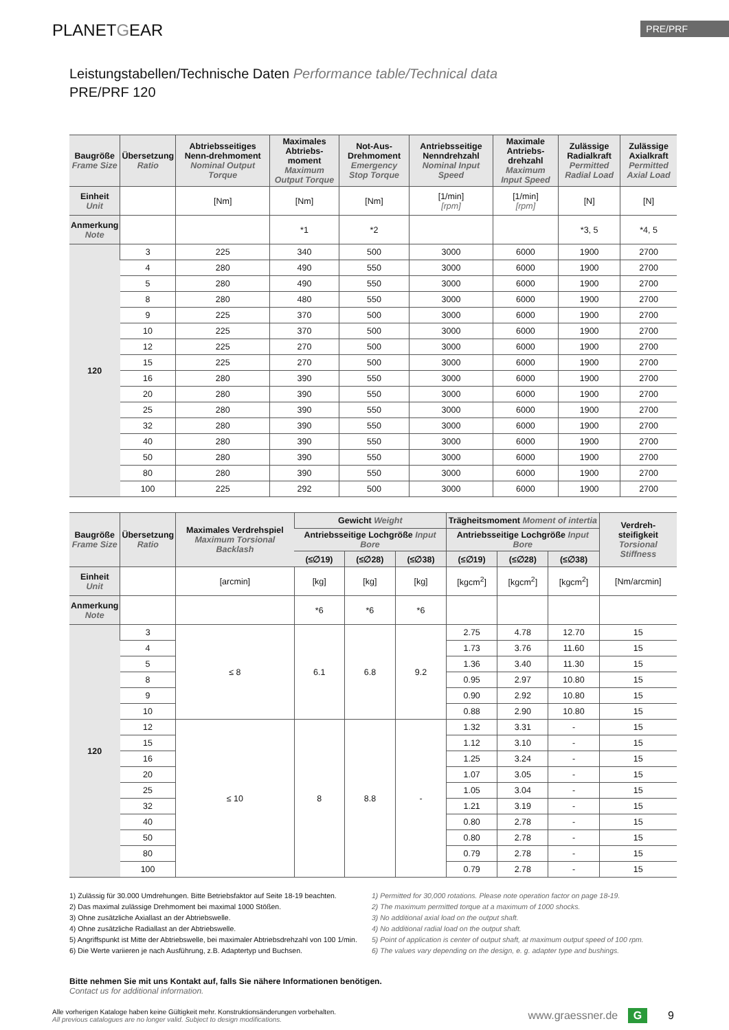PLANETGEAR
PRE/PRF
Leistungstabellen/Technische Daten Performance table/Technical data
PRE/PRF 120
| Baugröße Frame Size | Übersetzung Ratio | Abtriebsseitiges Nenn-drehmoment Nominal Output Torque | Maximales Abtriebs-moment Maximum Output Torque | Not-Aus-Drehmoment Emergency Stop Torque | Antriebsseitige Nenndrehzahl Nominal Input Speed | Maximale Antriebs-drehzahl Maximum Input Speed | Zulässige Radialkraft Permitted Radial Load | Zulässige Axialkraft Permitted Axial Load |
| --- | --- | --- | --- | --- | --- | --- | --- | --- |
| Einheit Unit | | [Nm] | [Nm] | [Nm] | [1/min] [rpm] | [1/min] [rpm] | [N] | [N] |
| Anmerkung Note | | | *1 | *2 | | | *3, 5 | *4, 5 |
| 120 | 3 | 225 | 340 | 500 | 3000 | 6000 | 1900 | 2700 |
| | 4 | 280 | 490 | 550 | 3000 | 6000 | 1900 | 2700 |
| | 5 | 280 | 490 | 550 | 3000 | 6000 | 1900 | 2700 |
| | 8 | 280 | 480 | 550 | 3000 | 6000 | 1900 | 2700 |
| | 9 | 225 | 370 | 500 | 3000 | 6000 | 1900 | 2700 |
| | 10 | 225 | 370 | 500 | 3000 | 6000 | 1900 | 2700 |
| | 12 | 225 | 270 | 500 | 3000 | 6000 | 1900 | 2700 |
| | 15 | 225 | 270 | 500 | 3000 | 6000 | 1900 | 2700 |
| | 16 | 280 | 390 | 550 | 3000 | 6000 | 1900 | 2700 |
| | 20 | 280 | 390 | 550 | 3000 | 6000 | 1900 | 2700 |
| | 25 | 280 | 390 | 550 | 3000 | 6000 | 1900 | 2700 |
| | 32 | 280 | 390 | 550 | 3000 | 6000 | 1900 | 2700 |
| | 40 | 280 | 390 | 550 | 3000 | 6000 | 1900 | 2700 |
| | 50 | 280 | 390 | 550 | 3000 | 6000 | 1900 | 2700 |
| | 80 | 280 | 390 | 550 | 3000 | 6000 | 1900 | 2700 |
| | 100 | 225 | 292 | 500 | 3000 | 6000 | 1900 | 2700 |
| Baugröße Frame Size | Übersetzung Ratio | Maximales Verdrehspiel Maximum Torsional Backlash | Gewicht Weight | | | Trägheitsmoment Moment of intertia | | | Verdreh-steifigkeit Torsional Stiffness |
| --- | --- | --- | --- | --- | --- | --- | --- | --- | --- |
| | | | Antriebsseitige Lochgröße Input Bore | | | Antriebsseitige Lochgröße Input Bore | | | |
| | | | (≤∅19) | (≤∅28) | (≤∅38) | (≤∅19) | (≤∅28) | (≤∅38) | |
| Einheit Unit | | [arcmin] | [kg] | [kg] | [kg] | [kgcm<sup>2</sup>] | [kgcm<sup>2</sup>] | [kgcm<sup>2</sup>] | [Nm/arcmin] |
| Anmerkung Note | | | *6 | *6 | *6 | | | | |
| 120 | 3 | ≤ 8 | 6.1 | 6.8 | 9.2 | 2.75 | 4.78 | 12.70 | 15 |
| | 4 | | | | | 1.73 | 3.76 | 11.60 | 15 |
| | 5 | | | | | 1.36 | 3.40 | 11.30 | 15 |
| | 8 | | | | | 0.95 | 2.97 | 10.80 | 15 |
| | 9 | | | | | 0.90 | 2.92 | 10.80 | 15 |
| | 10 | | | | | 0.88 | 2.90 | 10.80 | 15 |
| | 12 | ≤ 10 | 8 | 8.8 | - | 1.32 | 3.31 | - | 15 |
| | 15 | | | | | 1.12 | 3.10 | - | 15 |
| | 16 | | | | | 1.25 | 3.24 | - | 15 |
| | 20 | | | | | 1.07 | 3.05 | - | 15 |
| | 25 | | | | | 1.05 | 3.04 | - | 15 |
| | 32 | | | | | 1.21 | 3.19 | - | 15 |
| | 40 | | | | | 0.80 | 2.78 | - | 15 |
| | 50 | | | | | 0.80 | 2.78 | - | 15 |
| | 80 | | | | | 0.79 | 2.78 | - | 15 |
| | 100 | | | | | 0.79 | 2.78 | - | 15 |
1) Zulässig für 30.000 Umdrehungen. Bitte Betriebsfaktor auf Seite 18-19 beachten.
2) Das maximal zulässige Drehmoment bei maximal 1000 Stößen.
3) Ohne zusätzliche Axiallast an der Abtriebswelle.
4) Ohne zusätzliche Radiallast an der Abtriebswelle.
5) Angriffspunkt ist Mitte der Abtriebswelle, bei maximaler Abtriebsdrehzahl von 100 1/min.
6) Die Werte variieren je nach Ausführung, z.B. Adaptertyp und Buchsen.
1) Permitted for 30,000 rotations. Please note operation factor on page 18-19.
2) The maximum permitted torque at a maximum of 1000 shocks.
3) No additional axial load on the output shaft.
4) No additional radial load on the output shaft.
5) Point of application is center of output shaft, at maximum output speed of 100 rpm.
6) The values vary depending on the design, e. g. adapter type and bushings.
Bitte nehmen Sie mit uns Kontakt auf, falls Sie nähere Informationen benötigen.
Contact us for additional information.
Alle vorherigen Kataloge haben keine Gültigkeit mehr. Konstruktionsänderungen vorbehalten.
All previous catalogues are no longer valid. Subject to design modifications.
www.graessner.de G 9